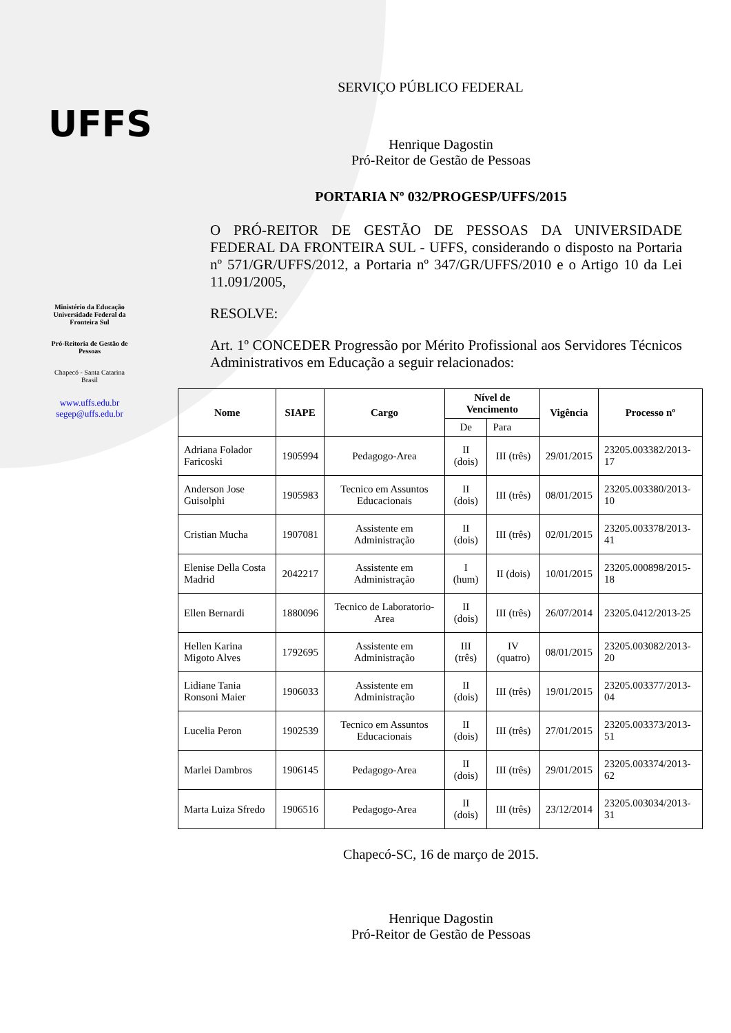UFFS
Ministério da Educação
Universidade Federal da
Fronteira Sul
Pró-Reitoria de Gestão de
Pessoas
Chapecó - Santa Catarina
Brasil
www.uffs.edu.br
segep@uffs.edu.br
SERVIÇO PÚBLICO FEDERAL
Henrique Dagostin
Pró-Reitor de Gestão de Pessoas
PORTARIA Nº 032/PROGESP/UFFS/2015
O PRÓ-REITOR DE GESTÃO DE PESSOAS DA UNIVERSIDADE FEDERAL DA FRONTEIRA SUL - UFFS, considerando o disposto na Portaria nº 571/GR/UFFS/2012, a Portaria nº 347/GR/UFFS/2010 e o Artigo 10 da Lei 11.091/2005,
RESOLVE:
Art. 1º CONCEDER Progressão por Mérito Profissional aos Servidores Técnicos Administrativos em Educação a seguir relacionados:
| Nome | SIAPE | Cargo | Nível de Vencimento | | Vigência | Processo nº |
| --- | --- | --- | --- | --- | --- | --- |
| | | | De | Para | | |
| Adriana Folador Faricoski | 1905994 | Pedagogo-Area | II (dois) | III (três) | 29/01/2015 | 23205.003382/2013-17 |
| Anderson Jose Guisolphi | 1905983 | Tecnico em Assuntos Educacionais | II (dois) | III (três) | 08/01/2015 | 23205.003380/2013-10 |
| Cristian Mucha | 1907081 | Assistente em Administração | II (dois) | III (três) | 02/01/2015 | 23205.003378/2013-41 |
| Elenise Della Costa Madrid | 2042217 | Assistente em Administração | I (hum) | II (dois) | 10/01/2015 | 23205.000898/2015-18 |
| Ellen Bernardi | 1880096 | Tecnico de Laboratorio-Area | II (dois) | III (três) | 26/07/2014 | 23205.0412/2013-25 |
| Hellen Karina Migoto Alves | 1792695 | Assistente em Administração | III (três) | IV (quatro) | 08/01/2015 | 23205.003082/2013-20 |
| Lidiane Tania Ronsoni Maier | 1906033 | Assistente em Administração | II (dois) | III (três) | 19/01/2015 | 23205.003377/2013-04 |
| Lucelia Peron | 1902539 | Tecnico em Assuntos Educacionais | II (dois) | III (três) | 27/01/2015 | 23205.003373/2013-51 |
| Marlei Dambros | 1906145 | Pedagogo-Area | II (dois) | III (três) | 29/01/2015 | 23205.003374/2013-62 |
| Marta Luiza Sfredo | 1906516 | Pedagogo-Area | II (dois) | III (três) | 23/12/2014 | 23205.003034/2013-31 |
Chapecó-SC, 16 de março de 2015.
Henrique Dagostin
Pró-Reitor de Gestão de Pessoas